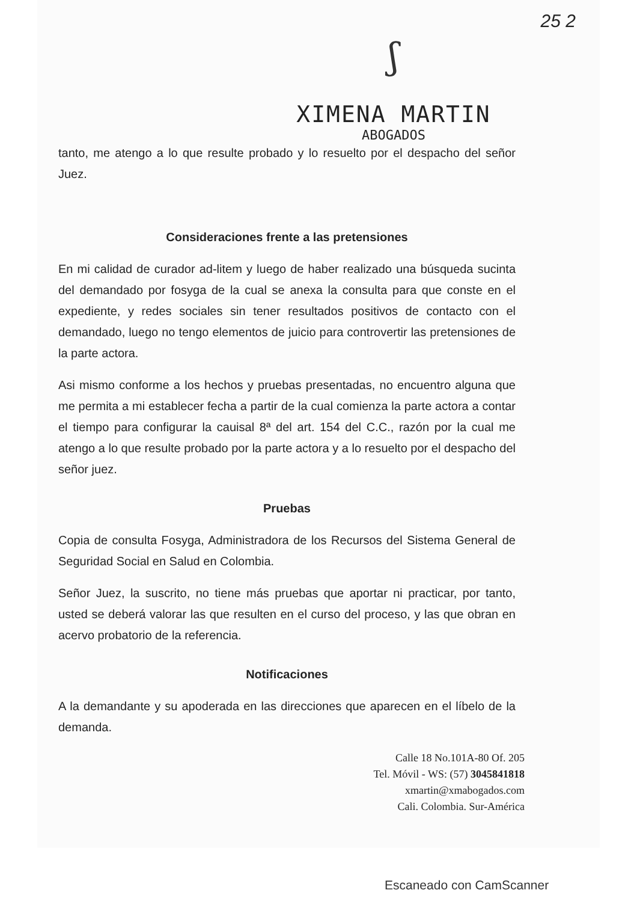25 2
ʃ
XIMENA MARTIN
ABOGADOS
tanto, me atengo a lo que resulte probado y lo resuelto por el despacho del señor Juez.
Consideraciones frente a las pretensiones
En mi calidad de curador ad-litem y luego de haber realizado una búsqueda sucinta del demandado por fosyga de la cual se anexa la consulta para que conste en el expediente, y redes sociales sin tener resultados positivos de contacto con el demandado, luego no tengo elementos de juicio para controvertir las pretensiones de la parte actora.
Asi mismo conforme a los hechos y pruebas presentadas, no encuentro alguna que me permita a mi establecer fecha a partir de la cual comienza la parte actora a contar el tiempo para configurar la cauisal 8ª del art. 154 del C.C., razón por la cual me atengo a lo que resulte probado por la parte actora y a lo resuelto por el despacho del señor juez.
Pruebas
Copia de consulta Fosyga, Administradora de los Recursos del Sistema General de Seguridad Social en Salud en Colombia.
Señor Juez, la suscrito, no tiene más pruebas que aportar ni practicar, por tanto, usted se deberá valorar las que resulten en el curso del proceso, y las que obran en acervo probatorio de la referencia.
Notificaciones
A la demandante y su apoderada en las direcciones que aparecen en el líbelo de la demanda.
Calle 18 No.101A-80 Of. 205
Tel. Móvil - WS: (57) 3045841818
xmartin@xmabogados.com
Cali. Colombia. Sur-América
Escaneado con CamScanner